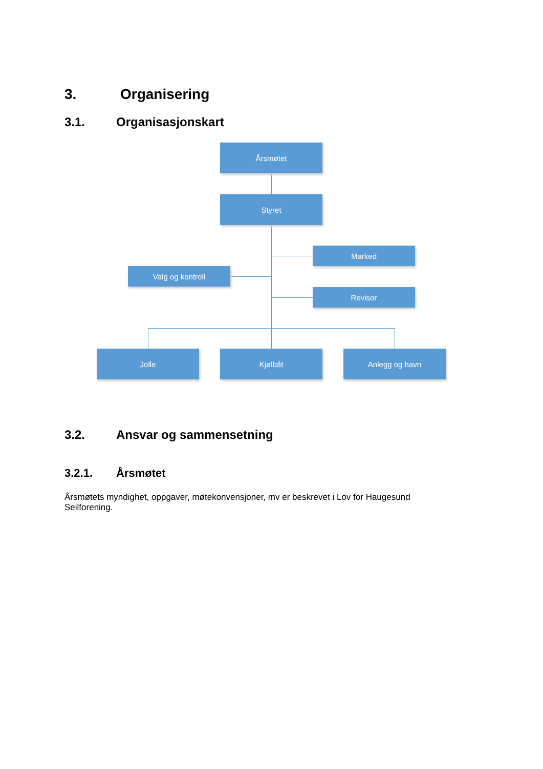3. Organisering
3.1. Organisasjonskart
Årsmøtet
Styret
Marked
Valg og kontroll
Revisor
Jolle Kjølbåt Anlegg og havn
3.2. Ansvar og sammensetning
3.2.1. Årsmøtet
Årsmøtets myndighet, oppgaver, møtekonvensjoner, mv er beskrevet i Lov for Haugesund Seilforening.